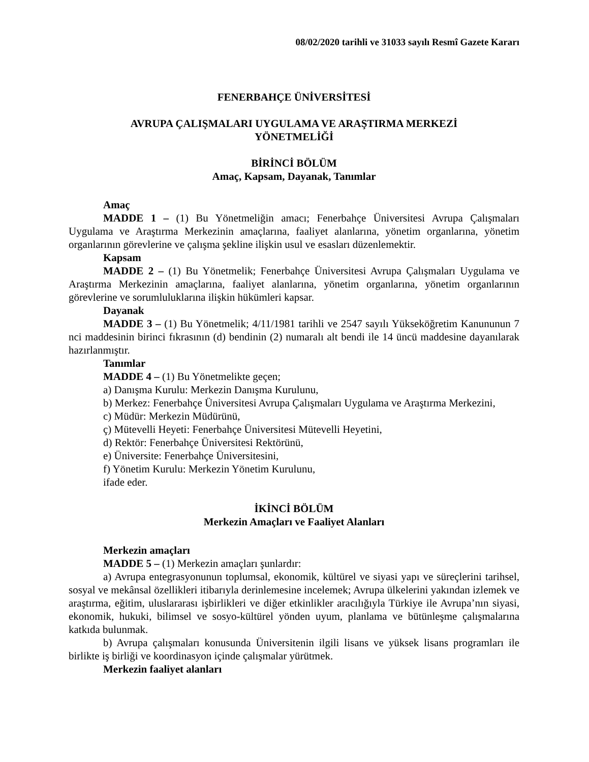08/02/2020 tarihli ve 31033 sayılı Resmî Gazete Kararı
FENERBAHÇE ÜNİVERSİTESİ
AVRUPA ÇALIŞMALARI UYGULAMA VE ARAŞTIRMA MERKEZİ
YÖNETMELİĞİ
BİRİNCİ BÖLÜM
Amaç, Kapsam, Dayanak, Tanımlar
Amaç
MADDE 1 – (1) Bu Yönetmeliğin amacı; Fenerbahçe Üniversitesi Avrupa Çalışmaları Uygulama ve Araştırma Merkezinin amaçlarına, faaliyet alanlarına, yönetim organlarına, yönetim organlarının görevlerine ve çalışma şekline ilişkin usul ve esasları düzenlemektir.
Kapsam
MADDE 2 – (1) Bu Yönetmelik; Fenerbahçe Üniversitesi Avrupa Çalışmaları Uygulama ve Araştırma Merkezinin amaçlarına, faaliyet alanlarına, yönetim organlarına, yönetim organlarının görevlerine ve sorumluluklarına ilişkin hükümleri kapsar.
Dayanak
MADDE 3 – (1) Bu Yönetmelik; 4/11/1981 tarihli ve 2547 sayılı Yükseköğretim Kanununun 7 nci maddesinin birinci fıkrasının (d) bendinin (2) numaralı alt bendi ile 14 üncü maddesine dayanılarak hazırlanmıştır.
Tanımlar
MADDE 4 – (1) Bu Yönetmelikte geçen;
a) Danışma Kurulu: Merkezin Danışma Kurulunu,
b) Merkez: Fenerbahçe Üniversitesi Avrupa Çalışmaları Uygulama ve Araştırma Merkezini,
c) Müdür: Merkezin Müdürünü,
ç) Mütevelli Heyeti: Fenerbahçe Üniversitesi Mütevelli Heyetini,
d) Rektör: Fenerbahçe Üniversitesi Rektörünü,
e) Üniversite: Fenerbahçe Üniversitesini,
f) Yönetim Kurulu: Merkezin Yönetim Kurulunu,
ifade eder.
İKİNCİ BÖLÜM
Merkezin Amaçları ve Faaliyet Alanları
Merkezin amaçları
MADDE 5 – (1) Merkezin amaçları şunlardır:
a) Avrupa entegrasyonunun toplumsal, ekonomik, kültürel ve siyasi yapı ve süreçlerini tarihsel, sosyal ve mekânsal özellikleri itibarıyla derinlemesine incelemek; Avrupa ülkelerini yakından izlemek ve araştırma, eğitim, uluslararası işbirlikleri ve diğer etkinlikler aracılığıyla Türkiye ile Avrupa’nın siyasi, ekonomik, hukuki, bilimsel ve sosyo-kültürel yönden uyum, planlama ve bütünleşme çalışmalarına katkıda bulunmak.
b) Avrupa çalışmaları konusunda Üniversitenin ilgili lisans ve yüksek lisans programları ile birlikte iş birliği ve koordinasyon içinde çalışmalar yürütmek.
Merkezin faaliyet alanları